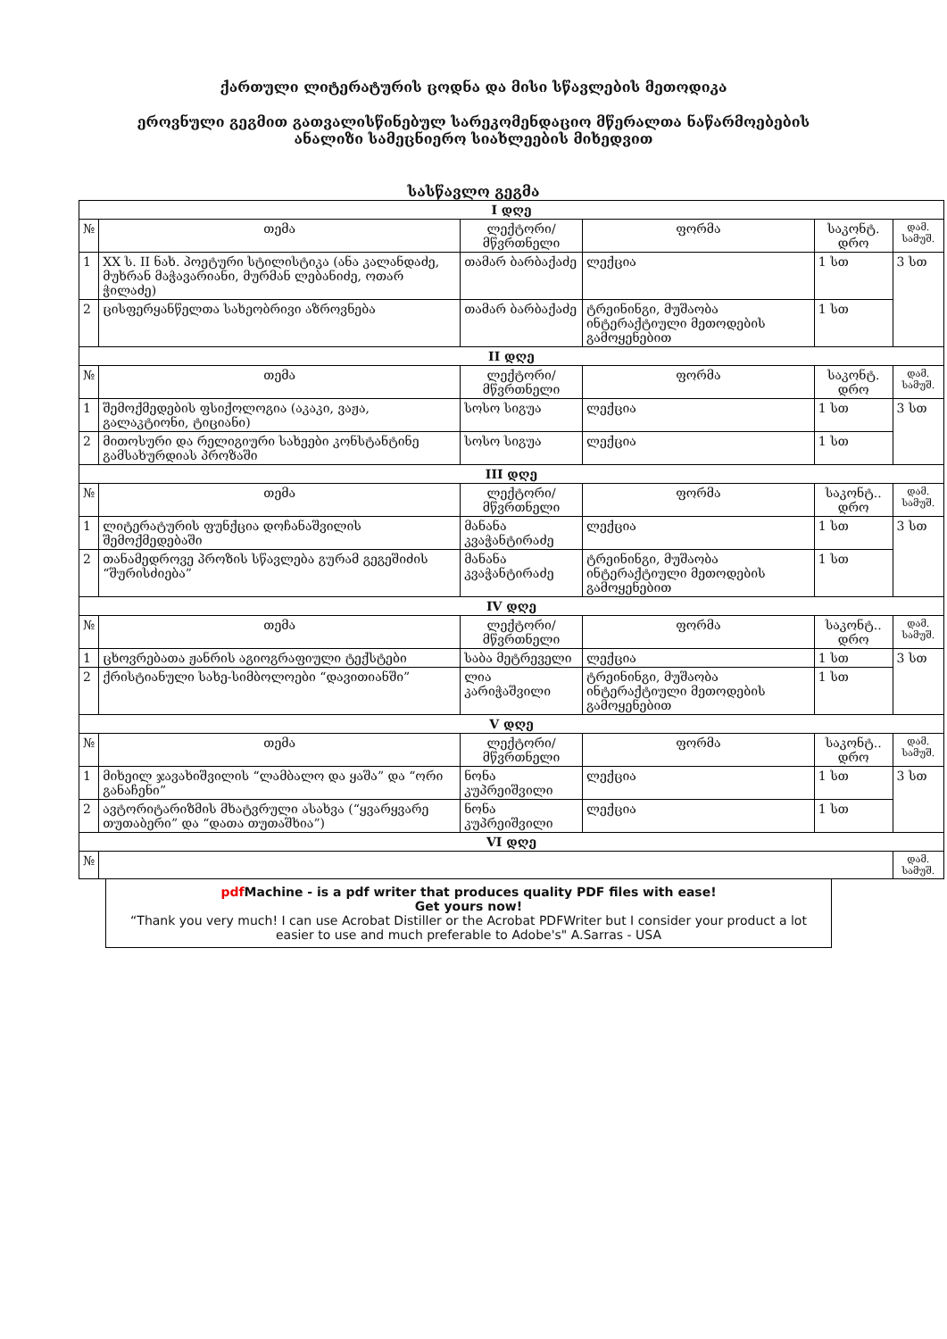ქართული ლიტერატურის ცოდნა და მისი სწავლების მეთოდიკა
ეროვნული გეგმით გათვალისწინებულ სარეკომენდაციო მწერალთა ნაწარმოებების
ანალიზი სამეცნიერო სიახლეების მიხედვით
სასწავლო გეგმა
| I დღე | | | | | |
| № | თემა | ლექტორი/ მწვრთნელი | ფორმა | საკონტ. დრო | დამ. სამუშ. |
| 1 | XX ს. II ნახ. პოეტური სტილისტიკა (ანა კალანდაძე, მუხრან მაჭავარიანი, მურმან ლებანიძე, ოთარ ჭილაძე) | თამარ ბარბაქაძე | ლექცია | 1 სთ | 3 სთ |
| 2 | ცისფერყანწელთა სახეობრივი აზროვნება | თამარ ბარბაქაძე | ტრეინინგი, მუშაობა ინტერაქტიული მეთოდების გამოყენებით | 1 სთ | |
| II დღე | | | | | |
| № | თემა | ლექტორი/ მწვრთნელი | ფორმა | საკონტ. დრო | დამ. სამუშ. |
| 1 | შემოქმედების ფსიქოლოგია (აკაკი, ვაჟა, გალაკტიონი, ტიციანი) | სოსო სიგუა | ლექცია | 1 სთ | 3 სთ |
| 2 | მითოსური და რელიგიური სახეები კონსტანტინე გამსახურდიას პროზაში | სოსო სიგუა | ლექცია | 1 სთ | |
| III დღე | | | | | |
| № | თემა | ლექტორი/ მწვრთნელი | ფორმა | საკონტ.. დრო | დამ. სამუშ. |
| 1 | ლიტერატურის ფუნქცია დოჩანაშვილის შემოქმედებაში | მანანა კვაჭანტირაძე | ლექცია | 1 სთ | 3 სთ |
| 2 | თანამედროვე პროზის სწავლება გურამ გეგეშიძის “შურისძიება” | მანანა კვაჭანტირაძე | ტრეინინგი, მუშაობა ინტერაქტიული მეთოდების გამოყენებით | 1 სთ | |
| IV დღე | | | | | |
| № | თემა | ლექტორი/ მწვრთნელი | ფორმა | საკონტ.. დრო | დამ. სამუშ. |
| 1 | ცხოვრებათა ჟანრის აგიოგრაფიული ტექსტები | საბა მეტრეველი | ლექცია | 1 სთ | 3 სთ |
| 2 | ქრისტიანული სახე-სიმბოლოები “დავითიანში” | ლია კარიჭაშვილი | ტრეინინგი, მუშაობა ინტერაქტიული მეთოდების გამოყენებით | 1 სთ | |
| V დღე | | | | | |
| № | თემა | ლექტორი/ მწვრთნელი | ფორმა | საკონტ.. დრო | დამ. სამუშ. |
| 1 | მიხეილ ჯავახიშვილის “ლამბალო და ყაშა” და “ორი განაჩენი” | ნონა კუპრეიშვილი | ლექცია | 1 სთ | 3 სთ |
| 2 | ავტორიტარიზმის მხატვრული ასახვა (“ყვარყვარე თუთაბერი” და “დათა თუთაშხია”) | ნონა კუპრეიშვილი | ლექცია | 1 სთ | |
| VI დღე | | | | | |
| № | | | | | დამ. სამუშ. |
pdf Machine - is a pdf writer that produces quality PDF files with ease!
Get yours now!
“Thank you very much! I can use Acrobat Distiller or the Acrobat PDFWriter but I consider your product a lot easier to use and much preferable to Adobe's" A.Sarras - USA